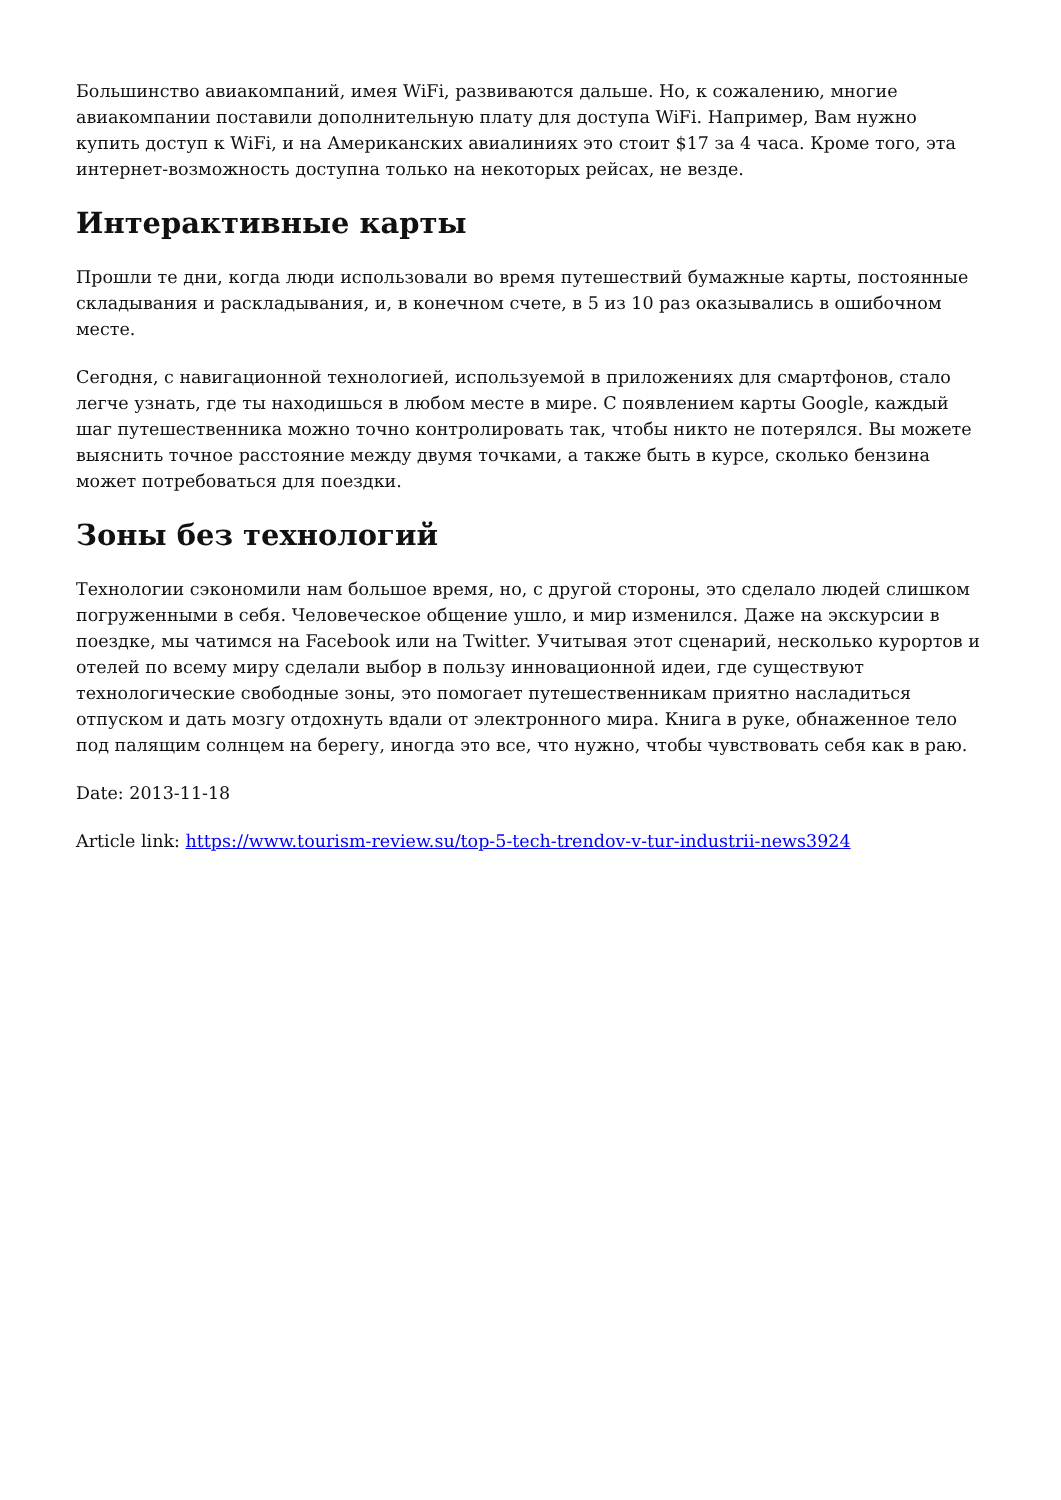Большинство авиакомпаний, имея WiFi, развиваются дальше. Но, к сожалению, многие авиакомпании поставили дополнительную плату для доступа WiFi. Например, Вам нужно купить доступ к WiFi, и на Американских авиалиниях это стоит $17 за 4 часа. Кроме того, эта интернет-возможность доступна только на некоторых рейсах, не везде.
Интерактивные карты
Прошли те дни, когда люди использовали во время путешествий бумажные карты, постоянные складывания и раскладывания, и, в конечном счете, в 5 из 10 раз оказывались в ошибочном месте.
Сегодня, с навигационной технологией, используемой в приложениях для смартфонов, стало легче узнать, где ты находишься в любом месте в мире. С появлением карты Google, каждый шаг путешественника можно точно контролировать так, чтобы никто не потерялся. Вы можете выяснить точное расстояние между двумя точками, а также быть в курсе, сколько бензина может потребоваться для поездки.
Зоны без технологий
Технологии сэкономили нам большое время, но, с другой стороны, это сделало людей слишком погруженными в себя. Человеческое общение ушло, и мир изменился. Даже на экскурсии в поездке, мы чатимся на Facebook или на Twitter. Учитывая этот сценарий, несколько курортов и отелей по всему миру сделали выбор в пользу инновационной идеи, где существуют технологические свободные зоны, это помогает путешественникам приятно насладиться отпуском и дать мозгу отдохнуть вдали от электронного мира. Книга в руке, обнаженное тело под палящим солнцем на берегу, иногда это все, что нужно, чтобы чувствовать себя как в раю.
Date: 2013-11-18
Article link: https://www.tourism-review.su/top-5-tech-trendov-v-tur-industrii-news3924